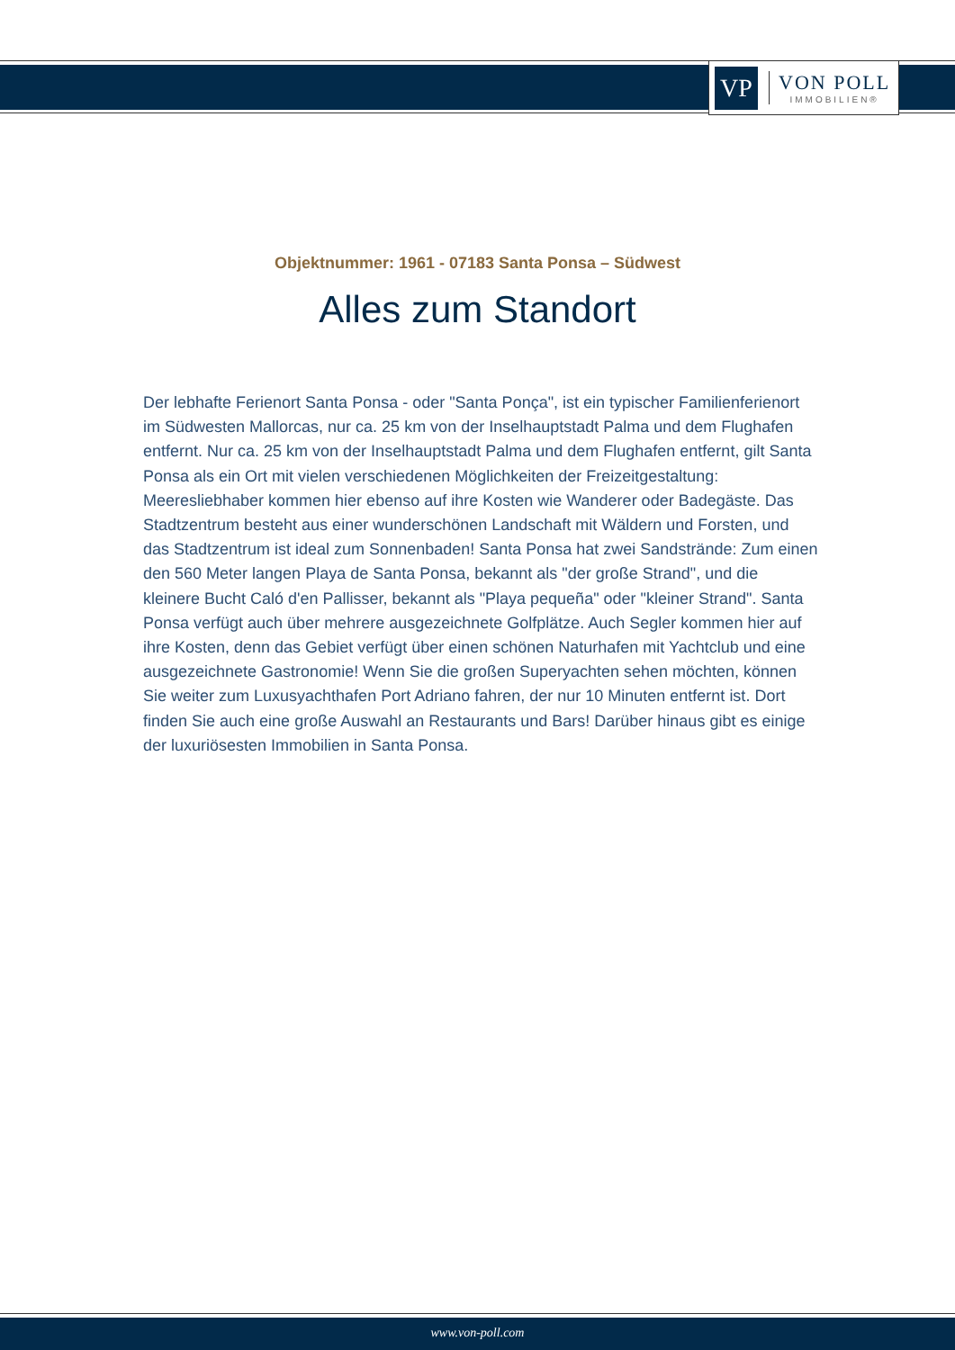VP
VON POLL
IMMOBILIEN®
Objektnummer: 1961 - 07183 Santa Ponsa – Südwest
Alles zum Standort
Der lebhafte Ferienort Santa Ponsa - oder "Santa Ponça", ist ein typischer Familienferienort im Südwesten Mallorcas, nur ca. 25 km von der Inselhauptstadt Palma und dem Flughafen entfernt. Nur ca. 25 km von der Inselhauptstadt Palma und dem Flughafen entfernt, gilt Santa Ponsa als ein Ort mit vielen verschiedenen Möglichkeiten der Freizeitgestaltung: Meeresliebhaber kommen hier ebenso auf ihre Kosten wie Wanderer oder Badegäste. Das Stadtzentrum besteht aus einer wunderschönen Landschaft mit Wäldern und Forsten, und das Stadtzentrum ist ideal zum Sonnenbaden! Santa Ponsa hat zwei Sandstrände: Zum einen den 560 Meter langen Playa de Santa Ponsa, bekannt als "der große Strand", und die kleinere Bucht Caló d'en Pallisser, bekannt als "Playa pequeña" oder "kleiner Strand". Santa Ponsa verfügt auch über mehrere ausgezeichnete Golfplätze. Auch Segler kommen hier auf ihre Kosten, denn das Gebiet verfügt über einen schönen Naturhafen mit Yachtclub und eine ausgezeichnete Gastronomie! Wenn Sie die großen Superyachten sehen möchten, können Sie weiter zum Luxusyachthafen Port Adriano fahren, der nur 10 Minuten entfernt ist. Dort finden Sie auch eine große Auswahl an Restaurants und Bars! Darüber hinaus gibt es einige der luxuriösesten Immobilien in Santa Ponsa.
www.von-poll.com